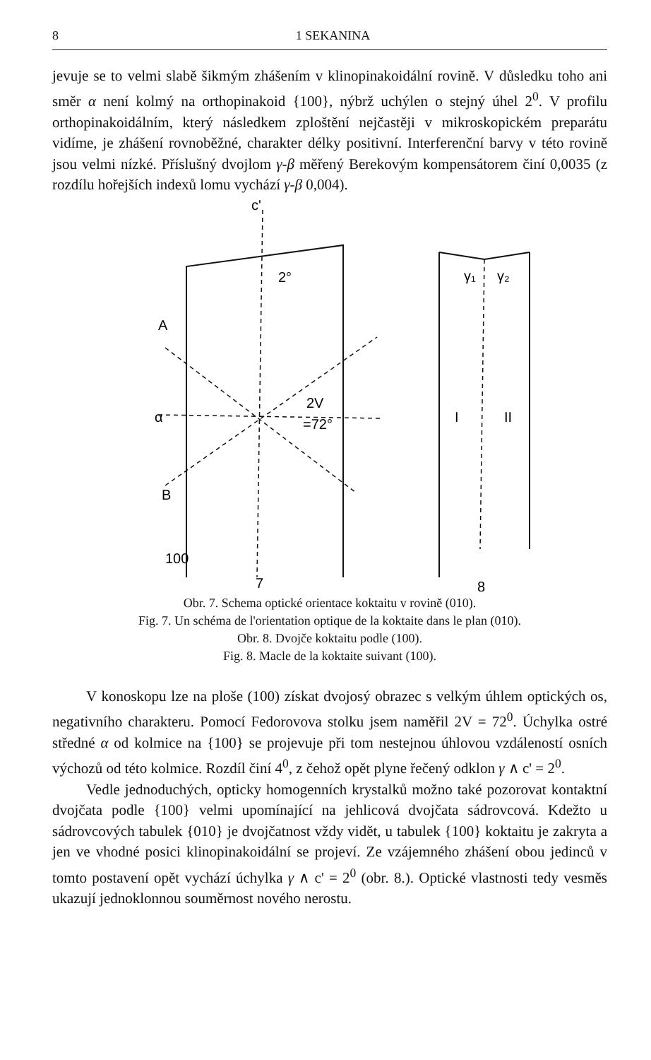8 1 SEKANINA
jevuje se to velmi slabě šikmým zhášením v klinopinakoidální rovině. V důsledku toho ani směr α není kolmý na orthopinakoid {100}, nýbrž uchýlen o stejný úhel 2<sup>0</sup>. V profilu orthopinakoidálním, který následkem zploštění nejčastěji v mikroskopickém preparátu vidíme, je zhášení rovnoběžné, charakter délky positivní. Interferenční barvy v této rovině jsou velmi nízké. Příslušný dvojlom γ-β měřený Berekovým kompensátorem činí 0,0035 (z rozdílu hořejších indexů lomu vychází γ-β 0,004).
c'
2°
A
α
B
2V
=72°
100
7
γ₁
γ₂
I
II
8
Obr. 7. Schema optické orientace koktaitu v rovině (010).
Fig. 7. Un schéma de l'orientation optique de la koktaite dans le plan (010).
Obr. 8. Dvojče koktaitu podle (100).
Fig. 8. Macle de la koktaite suivant (100).
V konoskopu lze na ploše (100) získat dvojosý obrazec s velkým úhlem optických os, negativního charakteru. Pomocí Fedorovova stolku jsem naměřil 2V = 72<sup>0</sup>. Úchylka ostré středné α od kolmice na {100} se projevuje při tom nestejnou úhlovou vzdáleností osních výchozů od této kolmice. Rozdíl činí 4<sup>0</sup>, z čehož opět plyne řečený odklon γ ∧ c' = 2<sup>0</sup>.
Vedle jednoduchých, opticky homogenních krystalků možno také pozorovat kontaktní dvojčata podle {100} velmi upomínající na jehlicová dvojčata sádrovcová. Kdežto u sádrovcových tabulek {010} je dvojčatnost vždy vidět, u tabulek {100} koktaitu je zakryta a jen ve vhodné posici klinopinakoidální se projeví. Ze vzájemného zhášení obou jedinců v tomto postavení opět vychází úchylka γ ∧ c' = 2<sup>0</sup> (obr. 8.). Optické vlastnosti tedy vesměs ukazují jednoklonnou souměrnost nového nerostu.